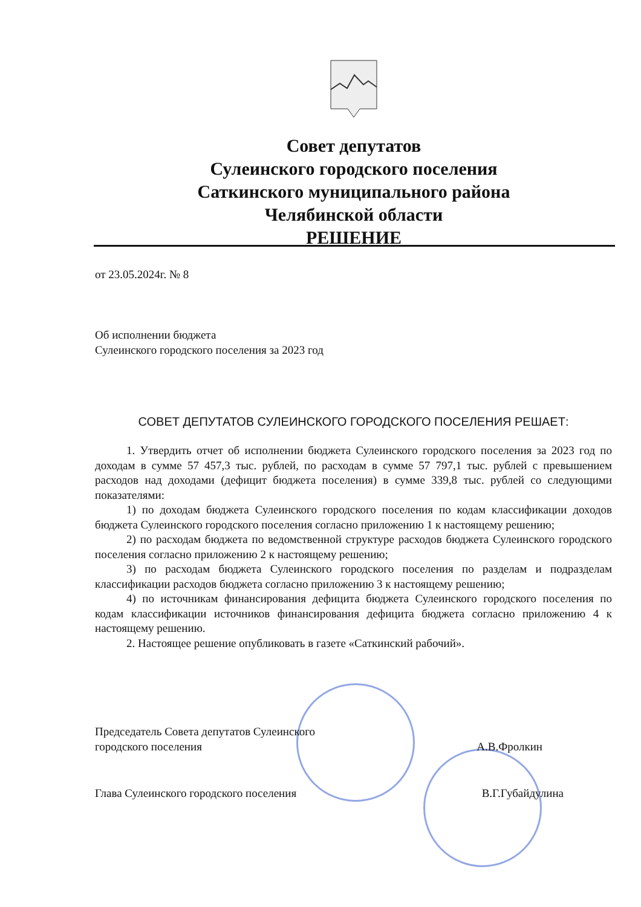Совет депутатов
Сулеинского городского поселения
Саткинского муниципального района
Челябинской области
РЕШЕНИЕ
от 23.05.2024г. № 8
Об исполнении бюджета
Сулеинского городского поселения за 2023 год
СОВЕТ ДЕПУТАТОВ СУЛЕИНСКОГО ГОРОДСКОГО ПОСЕЛЕНИЯ РЕШАЕТ:
1. Утвердить отчет об исполнении бюджета Сулеинского городского поселения за 2023 год по доходам в сумме 57 457,3 тыс. рублей, по расходам в сумме 57 797,1 тыс. рублей с превышением расходов над доходами (дефицит бюджета поселения) в сумме 339,8 тыс. рублей со следующими показателями:
1) по доходам бюджета Сулеинского городского поселения по кодам классификации доходов бюджета Сулеинского городского поселения согласно приложению 1 к настоящему решению;
2) по расходам бюджета по ведомственной структуре расходов бюджета Сулеинского городского поселения согласно приложению 2 к настоящему решению;
3) по расходам бюджета Сулеинского городского поселения по разделам и подразделам классификации расходов бюджета согласно приложению 3 к настоящему решению;
4) по источникам финансирования дефицита бюджета Сулеинского городского поселения по кодам классификации источников финансирования дефицита бюджета согласно приложению 4 к настоящему решению.
2. Настоящее решение опубликовать в газете «Саткинский рабочий».
Председатель Совета депутатов Сулеинского
городского поселения А.В.Фролкин
Глава Сулеинского городского поселения В.Г.Губайдулина